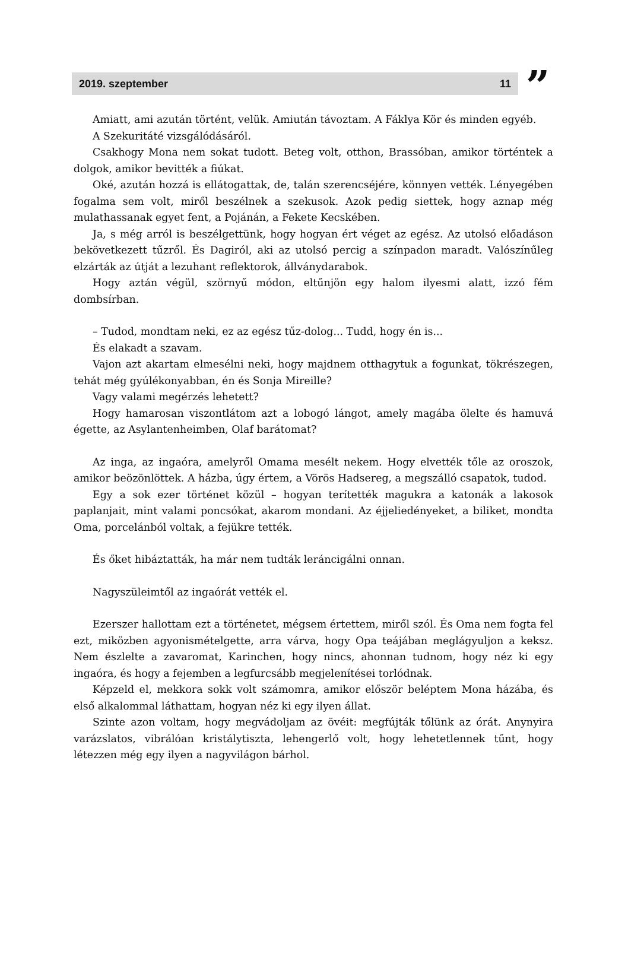2019. szeptember 11”
Amiatt, ami azután történt, velük. Amiután távoztam. A Fáklya Kör és minden egyéb.
A Szekuritáté vizsgálódásáról.
Csakhogy Mona nem sokat tudott. Beteg volt, otthon, Brassóban, amikor történtek a dolgok, amikor bevitték a fiúkat.
Oké, azután hozzá is ellátogattak, de, talán szerencséjére, könnyen vették. Lényegében fogalma sem volt, miről beszélnek a szekusok. Azok pedig siettek, hogy aznap még mulathassanak egyet fent, a Pojánán, a Fekete Kecskében.
Ja, s még arról is beszélgettünk, hogy hogyan ért véget az egész. Az utolsó előadáson bekövetkezett tűzről. És Dagiról, aki az utolsó percig a színpadon maradt. Valószínűleg elzárták az útját a lezuhant reflektorok, állványdarabok.
Hogy aztán végül, szörnyű módon, eltűnjön egy halom ilyesmi alatt, izzó fém dombsírban.
– Tudod, mondtam neki, ez az egész tűz-dolog... Tudd, hogy én is...
És elakadt a szavam.
Vajon azt akartam elmesélni neki, hogy majdnem otthagytuk a fogunkat, tökrészegen, tehát még gyúlékonyabban, én és Sonja Mireille?
Vagy valami megérzés lehetett?
Hogy hamarosan viszontlátom azt a lobogó lángot, amely magába ölelte és hamuvá égette, az Asylantenheimben, Olaf barátomat?
Az inga, az ingaóra, amelyről Omama mesélt nekem. Hogy elvették tőle az oroszok, amikor beözönlöttek. A házba, úgy értem, a Vörös Hadsereg, a megszálló csapatok, tudod.
Egy a sok ezer történet közül – hogyan terítették magukra a katonák a lakosok paplanjait, mint valami poncsókat, akarom mondani. Az éjjeliedényeket, a biliket, mondta Oma, porcelánból voltak, a fejükre tették.
És őket hibáztatták, ha már nem tudták leráncigálni onnan.
Nagyszüleimtől az ingaórát vették el.
Ezerszer hallottam ezt a történetet, mégsem értettem, miről szól. És Oma nem fogta fel ezt, miközben agyonismételgette, arra várva, hogy Opa teájában meglágyuljon a keksz. Nem észlelte a zavaromat, Karinchen, hogy nincs, ahonnan tudnom, hogy néz ki egy ingaóra, és hogy a fejemben a legfurcsább megjelenítései torlódnak.
Képzeld el, mekkora sokk volt számomra, amikor először beléptem Mona házába, és első alkalommal láthattam, hogyan néz ki egy ilyen állat.
Szinte azon voltam, hogy megvádoljam az övéit: megfújták tőlünk az órát. Anynyira varázslatos, vibrálóan kristálytiszta, lehengerlő volt, hogy lehetetlennek tűnt, hogy létezzen még egy ilyen a nagyvilágon bárhol.